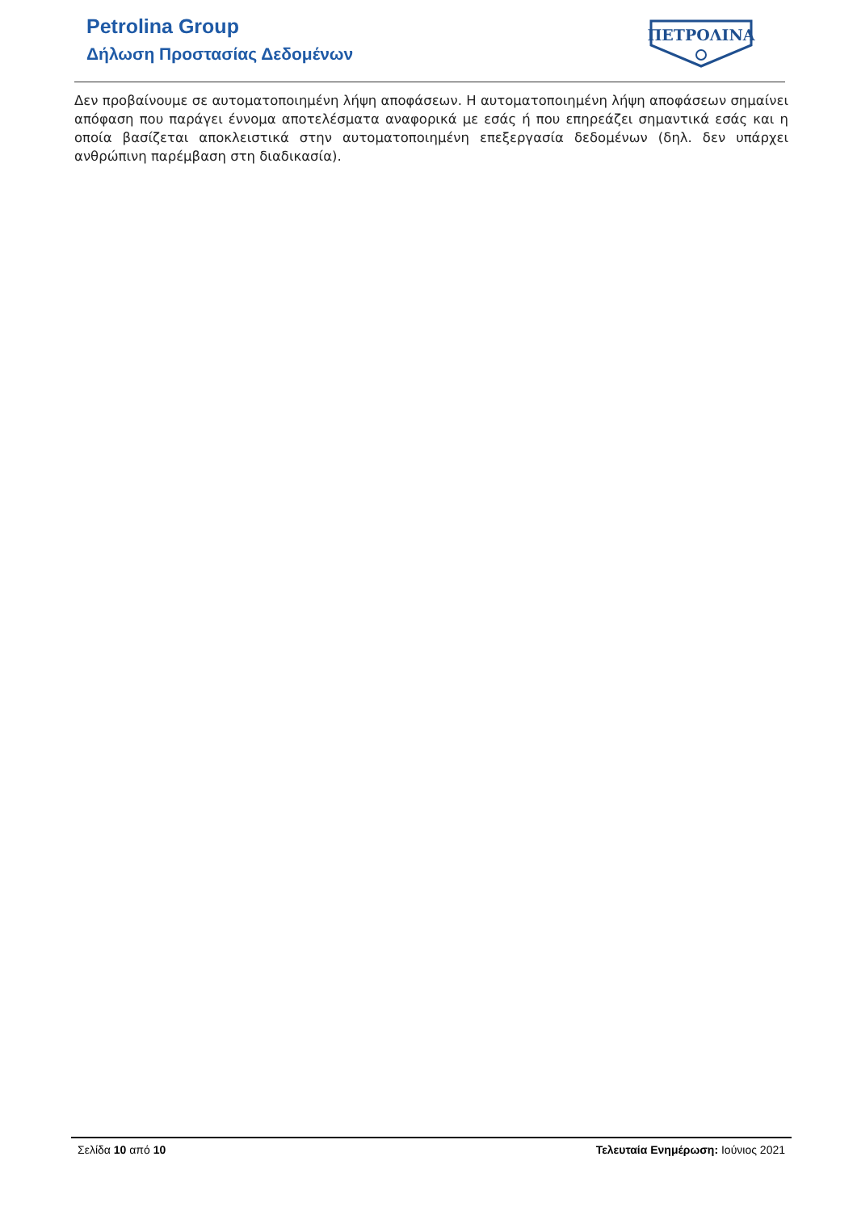Petrolina Group
Δήλωση Προστασίας Δεδομένων
ΠΕΤΡΟΛΙΝΑ
Δεν προβαίνουμε σε αυτοματοποιημένη λήψη αποφάσεων. Η αυτοματοποιημένη λήψη αποφάσεων σημαίνει απόφαση που παράγει έννομα αποτελέσματα αναφορικά με εσάς ή που επηρεάζει σημαντικά εσάς και η οποία βασίζεται αποκλειστικά στην αυτοματοποιημένη επεξεργασία δεδομένων (δηλ. δεν υπάρχει ανθρώπινη παρέμβαση στη διαδικασία).
Σελίδα 10 από 10 Τελευταία Ενημέρωση: Ιούνιος 2021